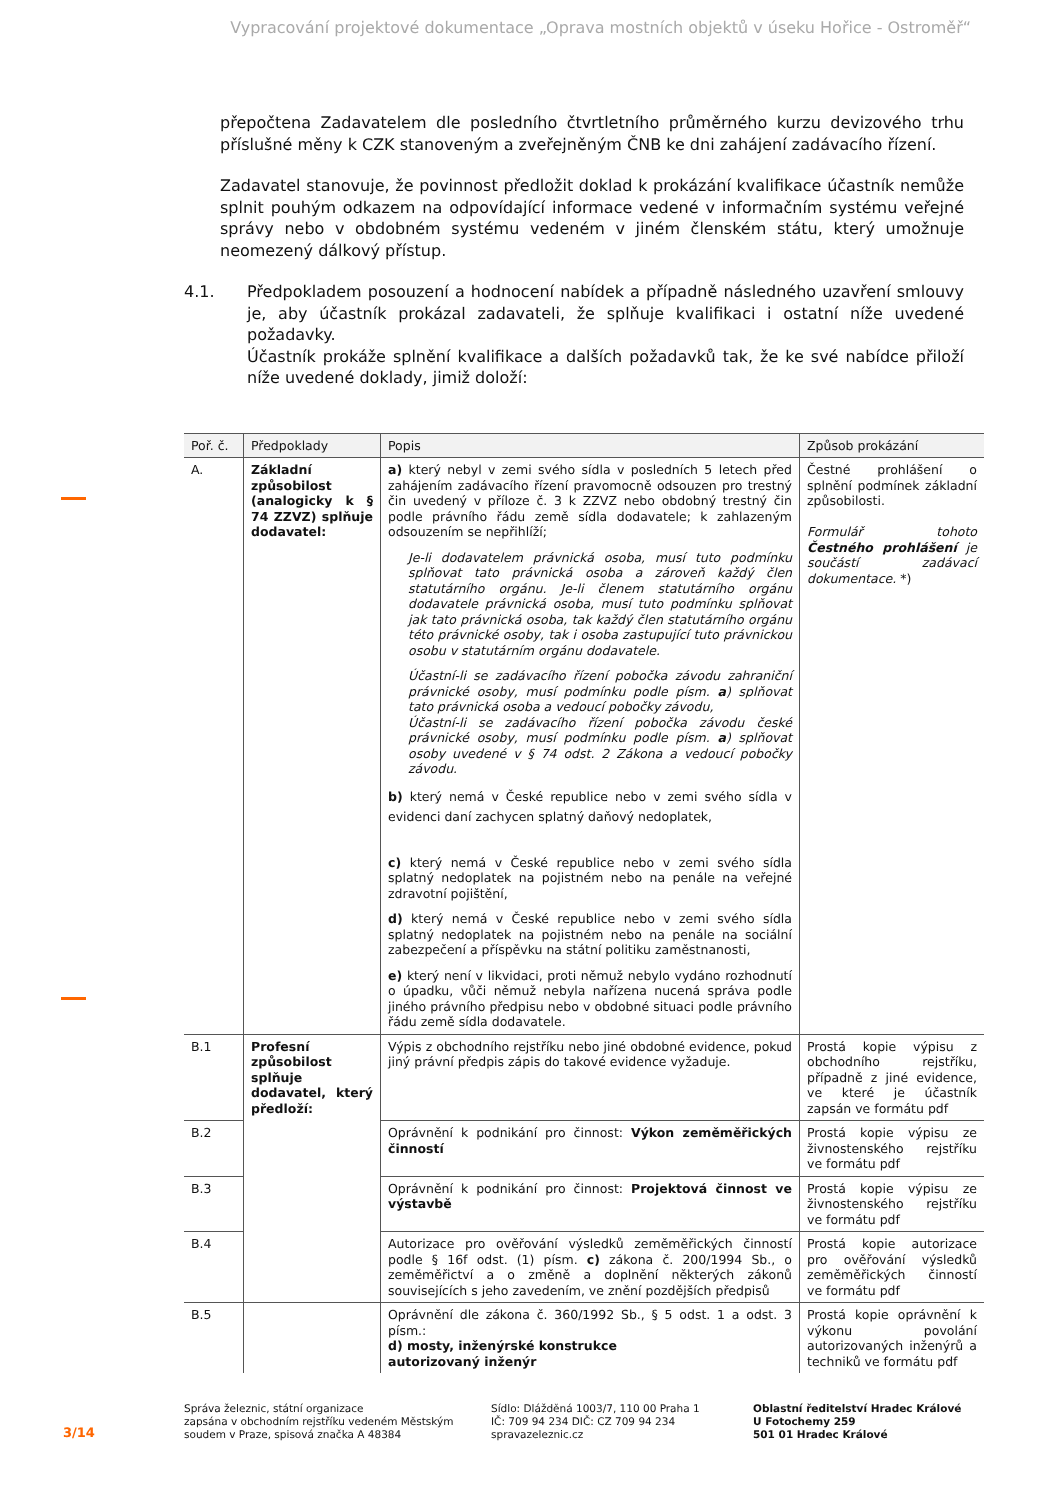Vypracování projektové dokumentace „Oprava mostních objektů v úseku Hořice - Ostroměř“
přepočtena Zadavatelem dle posledního čtvrtletního průměrného kurzu devizového trhu příslušné měny k CZK stanoveným a zveřejněným ČNB ke dni zahájení zadávacího řízení.
Zadavatel stanovuje, že povinnost předložit doklad k prokázání kvalifikace účastník nemůže splnit pouhým odkazem na odpovídající informace vedené v informačním systému veřejné správy nebo v obdobném systému vedeném v jiném členském státu, který umožnuje neomezený dálkový přístup.
4.1.
Předpokladem posouzení a hodnocení nabídek a případně následného uzavření smlouvy je, aby účastník prokázal zadavateli, že splňuje kvalifikaci i ostatní níže uvedené požadavky.
Účastník prokáže splnění kvalifikace a dalších požadavků tak, že ke své nabídce přiloží níže uvedené doklady, jimiž doloží:
| Poř. č. | Předpoklady | Popis | Způsob prokázání |
| --- | --- | --- | --- |
| A. | Základní způsobilost (analogicky k § 74 ZZVZ) splňuje dodavatel: | a) který nebyl v zemi svého sídla v posledních 5 letech před zahájením zadávacího řízení pravomocně odsouzen pro trestný čin uvedený v příloze č. 3 k ZZVZ nebo obdobný trestný čin podle právního řádu země sídla dodavatele; k zahlazeným odsouzením se nepřihlíží; Je-li dodavatelem právnická osoba, musí tuto podmínku splňovat tato právnická osoba a zároveň každý člen statutárního orgánu. Je-li členem statutárního orgánu dodavatele právnická osoba, musí tuto podmínku splňovat jak tato právnická osoba, tak každý člen statutárního orgánu této právnické osoby, tak i osoba zastupující tuto právnickou osobu v statutárním orgánu dodavatele. Účastní-li se zadávacího řízení pobočka závodu zahraniční právnické osoby, musí podmínku podle písm. a ) splňovat tato právnická osoba a vedoucí pobočky závodu, Účastní-li se zadávacího řízení pobočka závodu české právnické osoby, musí podmínku podle písm. a ) splňovat osoby uvedené v § 74 odst. 2 Zákona a vedoucí pobočky závodu. b) který nemá v České republice nebo v zemi svého sídla v evidenci daní zachycen splatný daňový nedoplatek, c) který nemá v České republice nebo v zemi svého sídla splatný nedoplatek na pojistném nebo na penále na veřejné zdravotní pojištění, d) který nemá v České republice nebo v zemi svého sídla splatný nedoplatek na pojistném nebo na penále na sociální zabezpečení a příspěvku na státní politiku zaměstnanosti, e) který není v likvidaci, proti němuž nebylo vydáno rozhodnutí o úpadku, vůči němuž nebyla nařízena nucená správa podle jiného právního předpisu nebo v obdobné situaci podle právního řádu země sídla dodavatele. | Čestné prohlášení o splnění podmínek základní způsobilosti. Formulář tohoto Čestného prohlášení je součástí zadávací dokumentace. *) |
| B.1 | Profesní způsobilost splňuje dodavatel, který předloží: | Výpis z obchodního rejstříku nebo jiné obdobné evidence, pokud jiný právní předpis zápis do takové evidence vyžaduje. | Prostá kopie výpisu z obchodního rejstříku, případně z jiné evidence, ve které je účastník zapsán ve formátu pdf |
| B.2 | | Oprávnění k podnikání pro činnost: Výkon zeměměřických činností | Prostá kopie výpisu ze živnostenského rejstříku ve formátu pdf |
| B.3 | | Oprávnění k podnikání pro činnost: Projektová činnost ve výstavbě | Prostá kopie výpisu ze živnostenského rejstříku ve formátu pdf |
| B.4 | | Autorizace pro ověřování výsledků zeměměřických činností podle § 16f odst. (1) písm. c) zákona č. 200/1994 Sb., o zeměměřictví a o změně a doplnění některých zákonů souvisejících s jeho zavedením, ve znění pozdějších předpisů | Prostá kopie autorizace pro ověřování výsledků zeměměřických činností ve formátu pdf |
| B.5 | | Oprávnění dle zákona č. 360/1992 Sb., § 5 odst. 1 a odst. 3 písm.: d) mosty, inženýrské konstrukce autorizovaný inženýr | Prostá kopie oprávnění k výkonu povolání autorizovaných inženýrů a techniků ve formátu pdf |
3/14
Správa železnic, státní organizace
zapsána v obchodním rejstříku vedeném Městským soudem v Praze, spisová značka A 48384
Sídlo: Dlážděná 1003/7, 110 00 Praha 1
IČ: 709 94 234 DIČ: CZ 709 94 234
spravazeleznic.cz
Oblastní ředitelství Hradec Králové
U Fotochemy 259
501 01 Hradec Králové